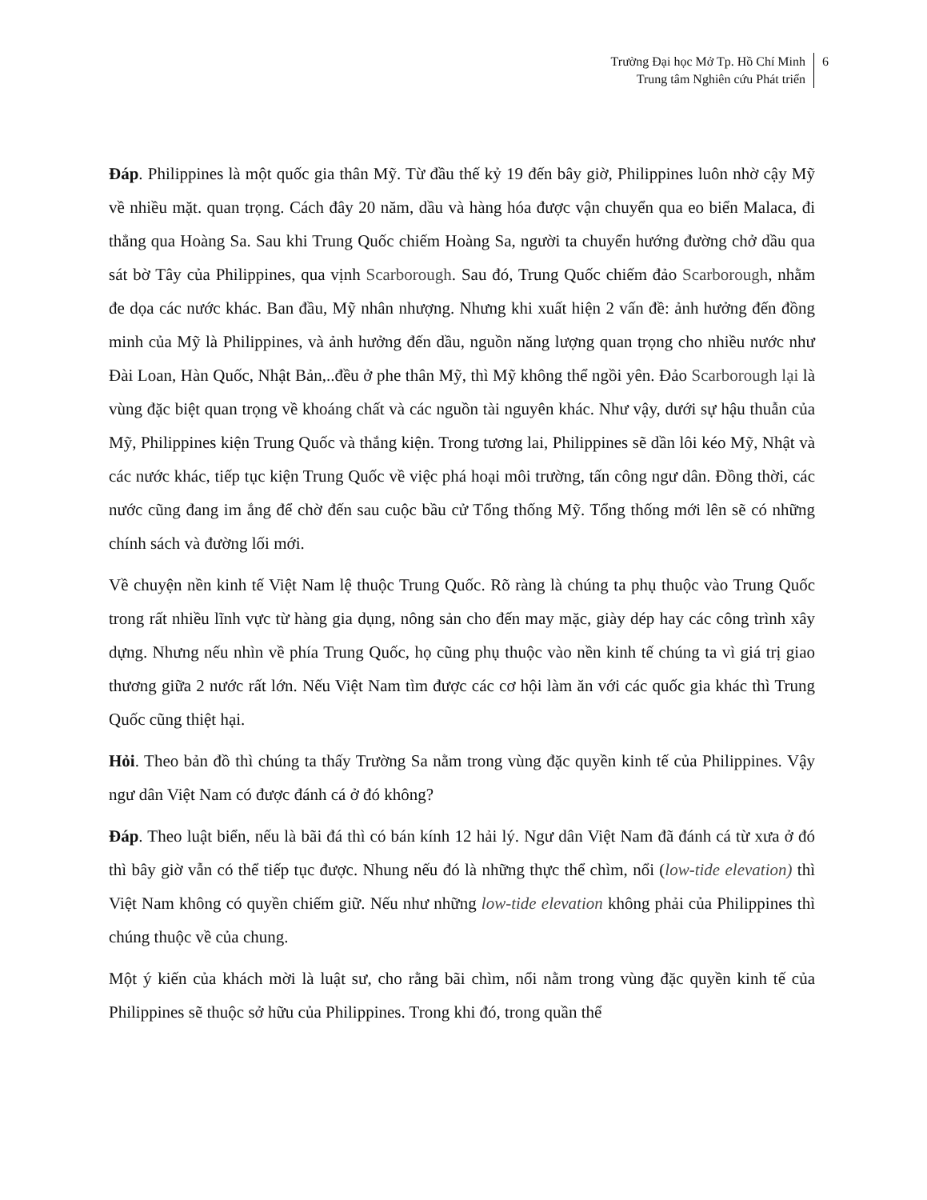Trường Đại học Mở Tp. Hồ Chí Minh
Trung tâm Nghiên cứu Phát triển
6
Đáp. Philippines là một quốc gia thân Mỹ. Từ đầu thế kỷ 19 đến bây giờ, Philippines luôn nhờ cậy Mỹ về nhiều mặt. quan trọng. Cách đây 20 năm, dầu và hàng hóa được vận chuyển qua eo biển Malaca, đi thẳng qua Hoàng Sa. Sau khi Trung Quốc chiếm Hoàng Sa, người ta chuyển hướng đường chở dầu qua sát bờ Tây của Philippines, qua vịnh Scarborough. Sau đó, Trung Quốc chiếm đảo Scarborough, nhằm đe dọa các nước khác. Ban đầu, Mỹ nhân nhượng. Nhưng khi xuất hiện 2 vấn đề: ảnh hưởng đến đồng minh của Mỹ là Philippines, và ảnh hưởng đến dầu, nguồn năng lượng quan trọng cho nhiều nước như Đài Loan, Hàn Quốc, Nhật Bản,..đều ở phe thân Mỹ, thì Mỹ không thể ngồi yên. Đảo Scarborough lại là vùng đặc biệt quan trọng về khoáng chất và các nguồn tài nguyên khác. Như vậy, dưới sự hậu thuẫn của Mỹ, Philippines kiện Trung Quốc và thắng kiện. Trong tương lai, Philippines sẽ dần lôi kéo Mỹ, Nhật và các nước khác, tiếp tục kiện Trung Quốc về việc phá hoại môi trường, tấn công ngư dân. Đồng thời, các nước cũng đang im ắng để chờ đến sau cuộc bầu cử Tổng thống Mỹ. Tổng thống mới lên sẽ có những chính sách và đường lối mới.
Về chuyện nền kinh tế Việt Nam lệ thuộc Trung Quốc. Rõ ràng là chúng ta phụ thuộc vào Trung Quốc trong rất nhiều lĩnh vực từ hàng gia dụng, nông sản cho đến may mặc, giày dép hay các công trình xây dựng. Nhưng nếu nhìn về phía Trung Quốc, họ cũng phụ thuộc vào nền kinh tế chúng ta vì giá trị giao thương giữa 2 nước rất lớn. Nếu Việt Nam tìm được các cơ hội làm ăn với các quốc gia khác thì Trung Quốc cũng thiệt hại.
Hỏi. Theo bản đồ thì chúng ta thấy Trường Sa nằm trong vùng đặc quyền kinh tế của Philippines. Vậy ngư dân Việt Nam có được đánh cá ở đó không?
Đáp. Theo luật biển, nếu là bãi đá thì có bán kính 12 hải lý. Ngư dân Việt Nam đã đánh cá từ xưa ở đó thì bây giờ vẫn có thể tiếp tục được. Nhung nếu đó là những thực thể chìm, nổi (low-tide elevation) thì Việt Nam không có quyền chiếm giữ. Nếu như những low-tide elevation không phải của Philippines thì chúng thuộc về của chung.
Một ý kiến của khách mời là luật sư, cho rằng bãi chìm, nổi nằm trong vùng đặc quyền kinh tế của Philippines sẽ thuộc sở hữu của Philippines. Trong khi đó, trong quần thể